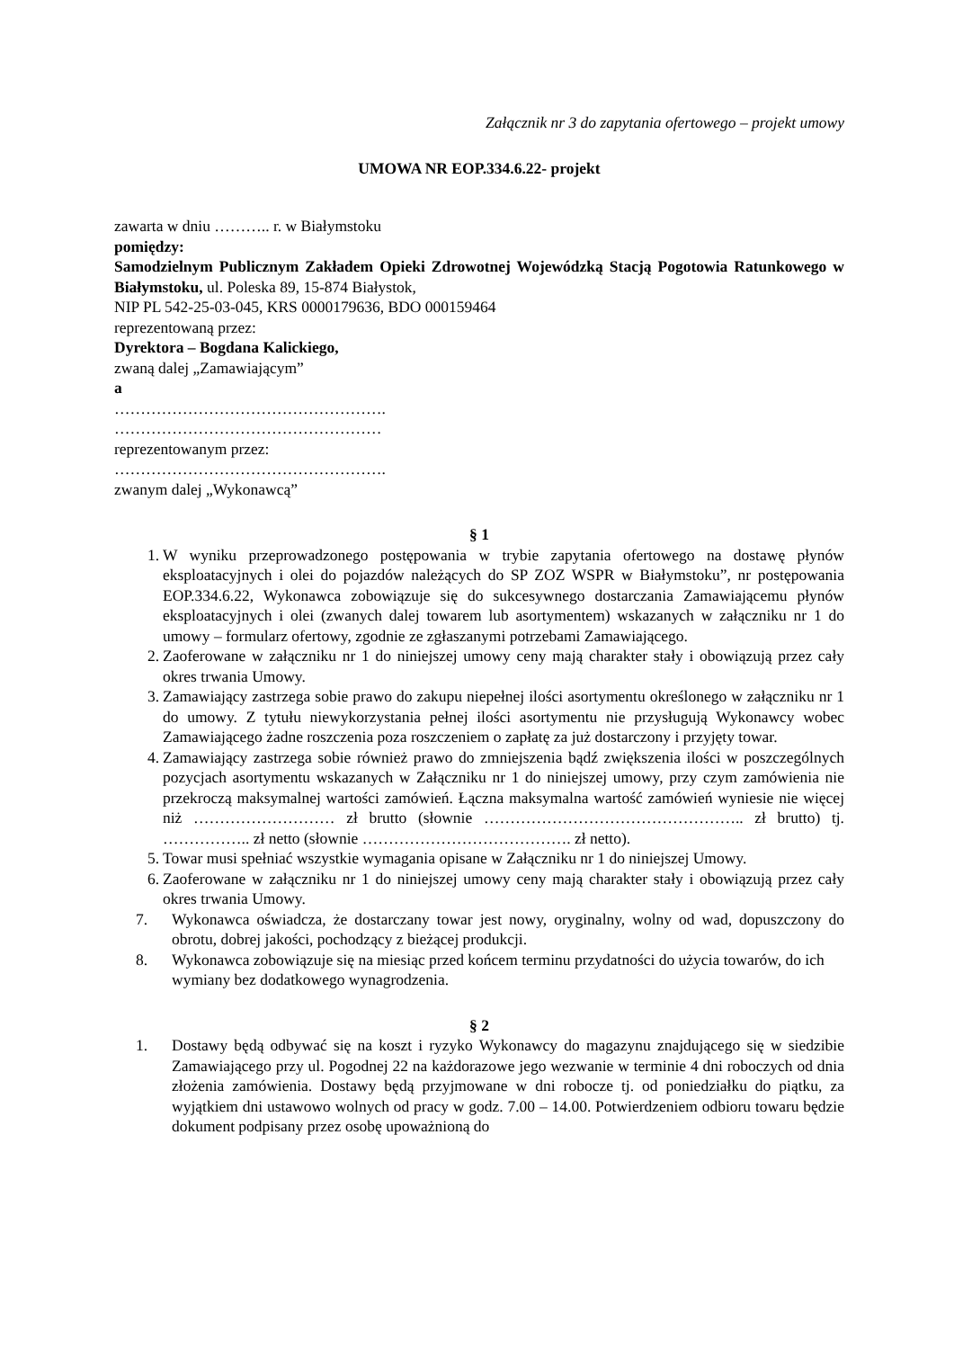Załącznik nr 3 do zapytania ofertowego – projekt umowy
UMOWA NR EOP.334.6.22- projekt
zawarta w dniu ……….. r. w Białymstoku
pomiędzy:
Samodzielnym Publicznym Zakładem Opieki Zdrowotnej Wojewódzką Stacją Pogotowia Ratunkowego w Białymstoku, ul. Poleska 89, 15-874 Białystok,
NIP PL 542-25-03-045, KRS 0000179636, BDO 000159464
reprezentowaną przez:
Dyrektora – Bogdana Kalickiego,
zwaną dalej „Zamawiającym”
a
…………………………………………….
……………………………………………
reprezentowanym przez:
…………………………………………….
zwanym dalej „Wykonawcą”
§ 1
1. W wyniku przeprowadzonego postępowania w trybie zapytania ofertowego na dostawę płynów eksploatacyjnych i olei do pojazdów należących do SP ZOZ WSPR w Białymstoku”, nr postępowania EOP.334.6.22, Wykonawca zobowiązuje się do sukcesywnego dostarczania Zamawiającemu płynów eksploatacyjnych i olei (zwanych dalej towarem lub asortymentem) wskazanych w załączniku nr 1 do umowy – formularz ofertowy, zgodnie ze zgłaszanymi potrzebami Zamawiającego.
2. Zaoferowane w załączniku nr 1 do niniejszej umowy ceny mają charakter stały i obowiązują przez cały okres trwania Umowy.
3. Zamawiający zastrzega sobie prawo do zakupu niepełnej ilości asortymentu określonego w załączniku nr 1 do umowy. Z tytułu niewykorzystania pełnej ilości asortymentu nie przysługują Wykonawcy wobec Zamawiającego żadne roszczenia poza roszczeniem o zapłatę za już dostarczony i przyjęty towar.
4. Zamawiający zastrzega sobie również prawo do zmniejszenia bądź zwiększenia ilości w poszczególnych pozycjach asortymentu wskazanych w Załączniku nr 1 do niniejszej umowy, przy czym zamówienia nie przekroczą maksymalnej wartości zamówień. Łączna maksymalna wartość zamówień wyniesie nie więcej niż ……………………… zł brutto (słownie ………………………………………….. zł brutto) tj. …………….. zł netto (słownie …………………………………. zł netto).
5. Towar musi spełniać wszystkie wymagania opisane w Załączniku nr 1 do niniejszej Umowy.
6. Zaoferowane w załączniku nr 1 do niniejszej umowy ceny mają charakter stały i obowiązują przez cały okres trwania Umowy.
7. Wykonawca oświadcza, że dostarczany towar jest nowy, oryginalny, wolny od wad, dopuszczony do obrotu, dobrej jakości, pochodzący z bieżącej produkcji.
8. Wykonawca zobowiązuje się na miesiąc przed końcem terminu przydatności do użycia towarów, do ich wymiany bez dodatkowego wynagrodzenia.
§ 2
1. Dostawy będą odbywać się na koszt i ryzyko Wykonawcy do magazynu znajdującego się w siedzibie Zamawiającego przy ul. Pogodnej 22 na każdorazowe jego wezwanie w terminie 4 dni roboczych od dnia złożenia zamówienia. Dostawy będą przyjmowane w dni robocze tj. od poniedziałku do piątku, za wyjątkiem dni ustawowo wolnych od pracy w godz. 7.00 – 14.00. Potwierdzeniem odbioru towaru będzie dokument podpisany przez osobę upoważnioną do